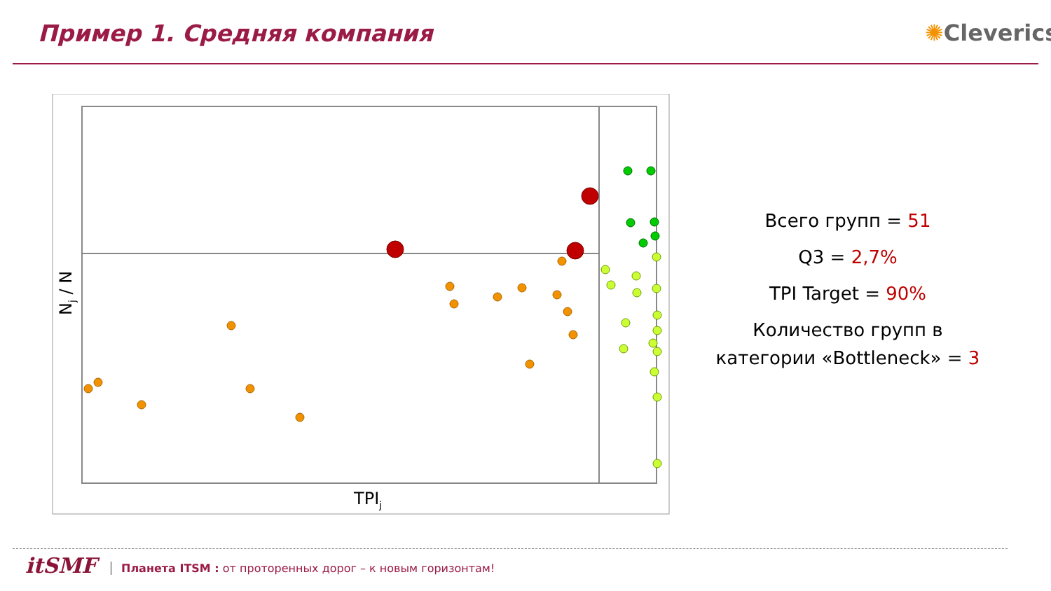Пример 1. Средняя компания ✺Cleverics
TPIj
Nj / N
Всего групп = 51
Q3 = 2,7%
TPI Target = 90%
Количество групп в категории «Bottleneck» = 3
itSMF
Планета ITSM : от проторенных дорог – к новым горизонтам!